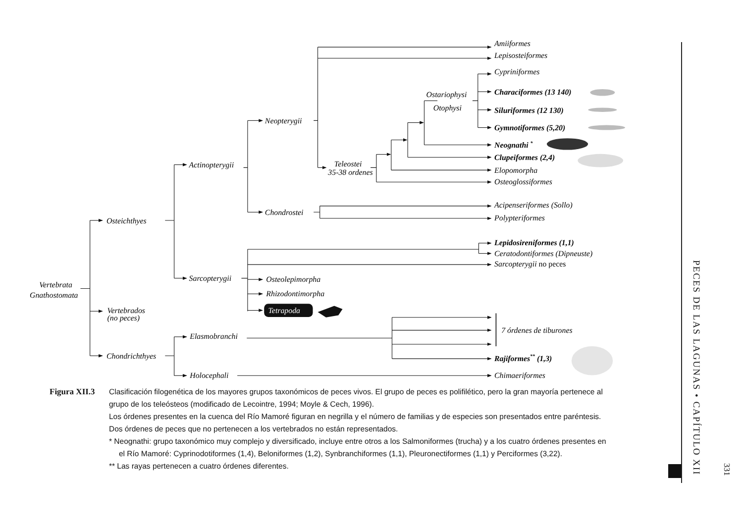Amiiformes
Lepisosteiformes
Cypriniformes
Ostariophysi
Characiformes (13 140)
Otophysi
Siluriformes (12 130)
Neopterygii
Gymnotiformes (5,20)
Neognathi *
Clupeiformes (2,4)
Actinopterygii
Teleostei
35-38 ordenes
Elopomorpha
Osteoglossiformes
Acipenseriformes (Sollo)
Chondrostei
Polypteriformes
Osteichthyes
Lepidosireniformes (1,1)
Ceratodontiformes (Dipneuste)
Sarcopterygii no peces
Sarcopterygii
Osteolepimorpha
Vertebrata
Gnathostomata
Rhizodontimorpha
Tetrapoda
Vertebrados
(no peces)
7 órdenes de tiburones
Elasmobranchi
Chondrichthyes
Rajiformes** (1,3)
Holocephali
Chimaeriformes
Figura XII.3
Clasificación filogenética de los mayores grupos taxonómicos de peces vivos. El grupo de peces es polifilético, pero la gran mayoría pertenece al grupo de los teleósteos (modificado de Lecointre, 1994; Moyle & Cech, 1996).
Los órdenes presentes en la cuenca del Río Mamoré figuran en negrilla y el número de familias y de especies son presentados entre paréntesis. Dos órdenes de peces que no pertenecen a los vertebrados no están representados.
* Neognathi: grupo taxonómico muy complejo y diversificado, incluye entre otros a los Salmoniformes (trucha) y a los cuatro órdenes presentes en el Río Mamoré: Cyprinodotiformes (1,4), Beloniformes (1,2), Synbranchiformes (1,1), Pleuronectiformes (1,1) y Perciformes (3,22).
** Las rayas pertenecen a cuatro órdenes diferentes.
PECES DE LAS LAGUNAS • CAPÍTULO XII
331